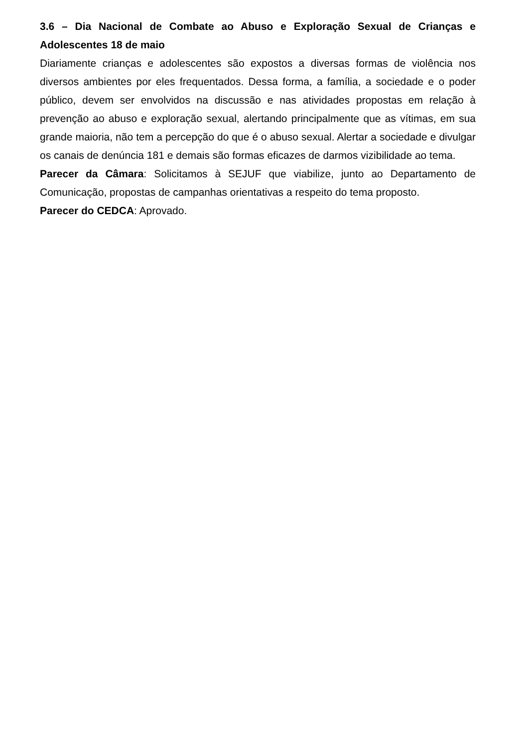3.6 – Dia Nacional de Combate ao Abuso e Exploração Sexual de Crianças e Adolescentes 18 de maio
Diariamente crianças e adolescentes são expostos a diversas formas de violência nos diversos ambientes por eles frequentados. Dessa forma, a família, a sociedade e o poder público, devem ser envolvidos na discussão e nas atividades propostas em relação à prevenção ao abuso e exploração sexual, alertando principalmente que as vítimas, em sua grande maioria, não tem a percepção do que é o abuso sexual. Alertar a sociedade e divulgar os canais de denúncia 181 e demais são formas eficazes de darmos vizibilidade ao tema.
Parecer da Câmara: Solicitamos à SEJUF que viabilize, junto ao Departamento de Comunicação, propostas de campanhas orientativas a respeito do tema proposto.
Parecer do CEDCA: Aprovado.